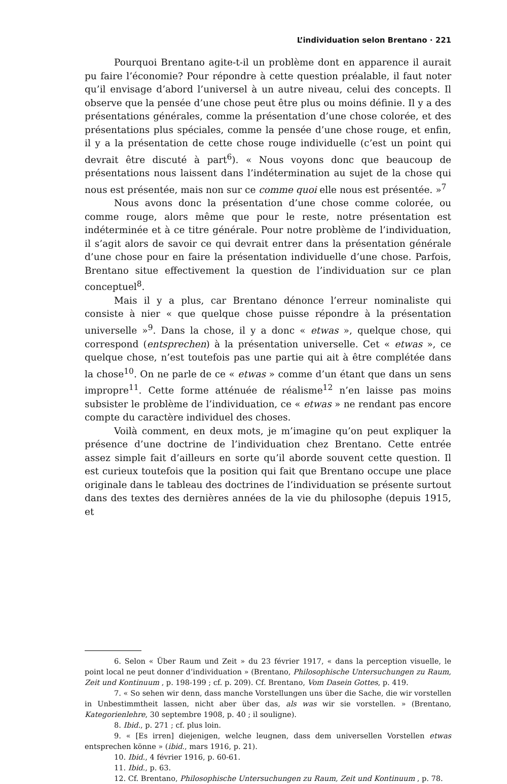L’individuation selon Brentano · 221
Pourquoi Brentano agite-t-il un problème dont en apparence il aurait pu faire l’économie? Pour répondre à cette question préalable, il faut noter qu’il envisage d’abord l’universel à un autre niveau, celui des concepts. Il observe que la pensée d’une chose peut être plus ou moins définie. Il y a des présentations générales, comme la présentation d’une chose colorée, et des présentations plus spéciales, comme la pensée d’une chose rouge, et enfin, il y a la présentation de cette chose rouge individuelle (c’est un point qui devrait être discuté à part<sup>6</sup>). « Nous voyons donc que beaucoup de présentations nous laissent dans l’indétermination au sujet de la chose qui nous est présentée, mais non sur ce comme quoi elle nous est présentée. »<sup>7</sup>
Nous avons donc la présentation d’une chose comme colorée, ou comme rouge, alors même que pour le reste, notre présentation est indéterminée et à ce titre générale. Pour notre problème de l’individuation, il s’agit alors de savoir ce qui devrait entrer dans la présentation générale d’une chose pour en faire la présentation individuelle d’une chose. Parfois, Brentano situe effectivement la question de l’individuation sur ce plan conceptuel<sup>8</sup>.
Mais il y a plus, car Brentano dénonce l’erreur nominaliste qui consiste à nier « que quelque chose puisse répondre à la présentation universelle »<sup>9</sup>. Dans la chose, il y a donc « etwas », quelque chose, qui correspond (entsprechen) à la présentation universelle. Cet « etwas », ce quelque chose, n’est toutefois pas une partie qui ait à être complétée dans la chose<sup>10</sup>. On ne parle de ce « etwas » comme d’un étant que dans un sens impropre<sup>11</sup>. Cette forme atténuée de réalisme<sup>12</sup> n’en laisse pas moins subsister le problème de l’individuation, ce « etwas » ne rendant pas encore compte du caractère individuel des choses.
Voilà comment, en deux mots, je m’imagine qu’on peut expliquer la présence d’une doctrine de l’individuation chez Brentano. Cette entrée assez simple fait d’ailleurs en sorte qu’il aborde souvent cette question. Il est curieux toutefois que la position qui fait que Brentano occupe une place originale dans le tableau des doctrines de l’individuation se présente surtout dans des textes des dernières années de la vie du philosophe (depuis 1915, et
6. Selon « Über Raum und Zeit » du 23 février 1917, « dans la perception visuelle, le point local ne peut donner d’individuation » (Brentano, Philosophische Untersuchungen zu Raum, Zeit und Kontinuum , p. 198-199 ; cf. p. 209). Cf. Brentano, Vom Dasein Gottes, p. 419.
7. « So sehen wir denn, dass manche Vorstellungen uns über die Sache, die wir vorstellen in Unbestimmtheit lassen, nicht aber über das, als was wir sie vorstellen. » (Brentano, Kategorienlehre, 30 septembre 1908, p. 40 ; il souligne).
8. Ibid., p. 271 ; cf. plus loin.
9. « [Es irren] diejenigen, welche leugnen, dass dem universellen Vorstellen etwas entsprechen könne » (ibid., mars 1916, p. 21).
10. Ibid., 4 février 1916, p. 60-61.
11. Ibid., p. 63.
12. Cf. Brentano, Philosophische Untersuchungen zu Raum, Zeit und Kontinuum , p. 78.